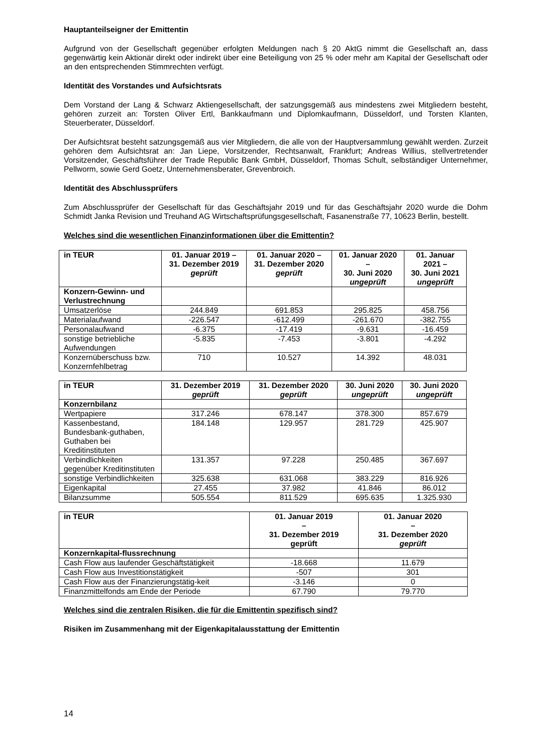Hauptanteilseigner der Emittentin
Aufgrund von der Gesellschaft gegenüber erfolgten Meldungen nach § 20 AktG nimmt die Gesellschaft an, dass gegenwärtig kein Aktionär direkt oder indirekt über eine Beteiligung von 25 % oder mehr am Kapital der Gesellschaft oder an den entsprechenden Stimmrechten verfügt.
Identität des Vorstandes und Aufsichtsrats
Dem Vorstand der Lang & Schwarz Aktiengesellschaft, der satzungsgemäß aus mindestens zwei Mitgliedern besteht, gehören zurzeit an: Torsten Oliver Ertl, Bankkaufmann und Diplomkaufmann, Düsseldorf, und Torsten Klanten, Steuerberater, Düsseldorf.
Der Aufsichtsrat besteht satzungsgemäß aus vier Mitgliedern, die alle von der Hauptversammlung gewählt werden. Zurzeit gehören dem Aufsichtsrat an: Jan Liepe, Vorsitzender, Rechtsanwalt, Frankfurt; Andreas Willius, stellvertretender Vorsitzender, Geschäftsführer der Trade Republic Bank GmbH, Düsseldorf, Thomas Schult, selbständiger Unternehmer, Pellworm, sowie Gerd Goetz, Unternehmensberater, Grevenbroich.
Identität des Abschlussprüfers
Zum Abschlussprüfer der Gesellschaft für das Geschäftsjahr 2019 und für das Geschäftsjahr 2020 wurde die Dohm Schmidt Janka Revision und Treuhand AG Wirtschaftsprüfungsgesellschaft, Fasanenstraße 77, 10623 Berlin, bestellt.
Welches sind die wesentlichen Finanzinformationen über die Emittentin?
| in TEUR | 01. Januar 2019 – 31. Dezember 2019 geprüft | 01. Januar 2020 – 31. Dezember 2020 geprüft | 01. Januar 2020 – 30. Juni 2020 ungeprüft | 01. Januar 2021 – 30. Juni 2021 ungeprüft |
| --- | --- | --- | --- | --- |
| Konzern-Gewinn- und Verlustrechnung | | | | |
| Umsatzerlöse | 244.849 | 691.853 | 295.825 | 458.756 |
| Materialaufwand | -226.547 | -612.499 | -261.670 | -382.755 |
| Personalaufwand | -6.375 | -17.419 | -9.631 | -16.459 |
| sonstige betriebliche Aufwendungen | -5.835 | -7.453 | -3.801 | -4.292 |
| Konzernüberschuss bzw. Konzernfehlbetrag | 710 | 10.527 | 14.392 | 48.031 |
| in TEUR | 31. Dezember 2019 geprüft | 31. Dezember 2020 geprüft | 30. Juni 2020 ungeprüft | 30. Juni 2020 ungeprüft |
| --- | --- | --- | --- | --- |
| Konzernbilanz | | | | |
| Wertpapiere | 317.246 | 678.147 | 378.300 | 857.679 |
| Kassenbestand, Bundesbank-guthaben, Guthaben bei Kreditinstituten | 184.148 | 129.957 | 281.729 | 425.907 |
| Verbindlichkeiten gegenüber Kreditinstituten | 131.357 | 97.228 | 250.485 | 367.697 |
| sonstige Verbindlichkeiten | 325.638 | 631.068 | 383.229 | 816.926 |
| Eigenkapital | 27.455 | 37.982 | 41.846 | 86.012 |
| Bilanzsumme | 505.554 | 811.529 | 695.635 | 1.325.930 |
| in TEUR | 01. Januar 2019 – 31. Dezember 2019 geprüft | 01. Januar 2020 – 31. Dezember 2020 geprüft |
| --- | --- | --- |
| Konzernkapital-flussrechnung | | |
| Cash Flow aus laufender Geschäftstätigkeit | -18.668 | 11.679 |
| Cash Flow aus Investitionstätigkeit | -507 | 301 |
| Cash Flow aus der Finanzierungstätig-keit | -3.146 | 0 |
| Finanzmittelfonds am Ende der Periode | 67.790 | 79.770 |
Welches sind die zentralen Risiken, die für die Emittentin spezifisch sind?
Risiken im Zusammenhang mit der Eigenkapitalausstattung der Emittentin
14